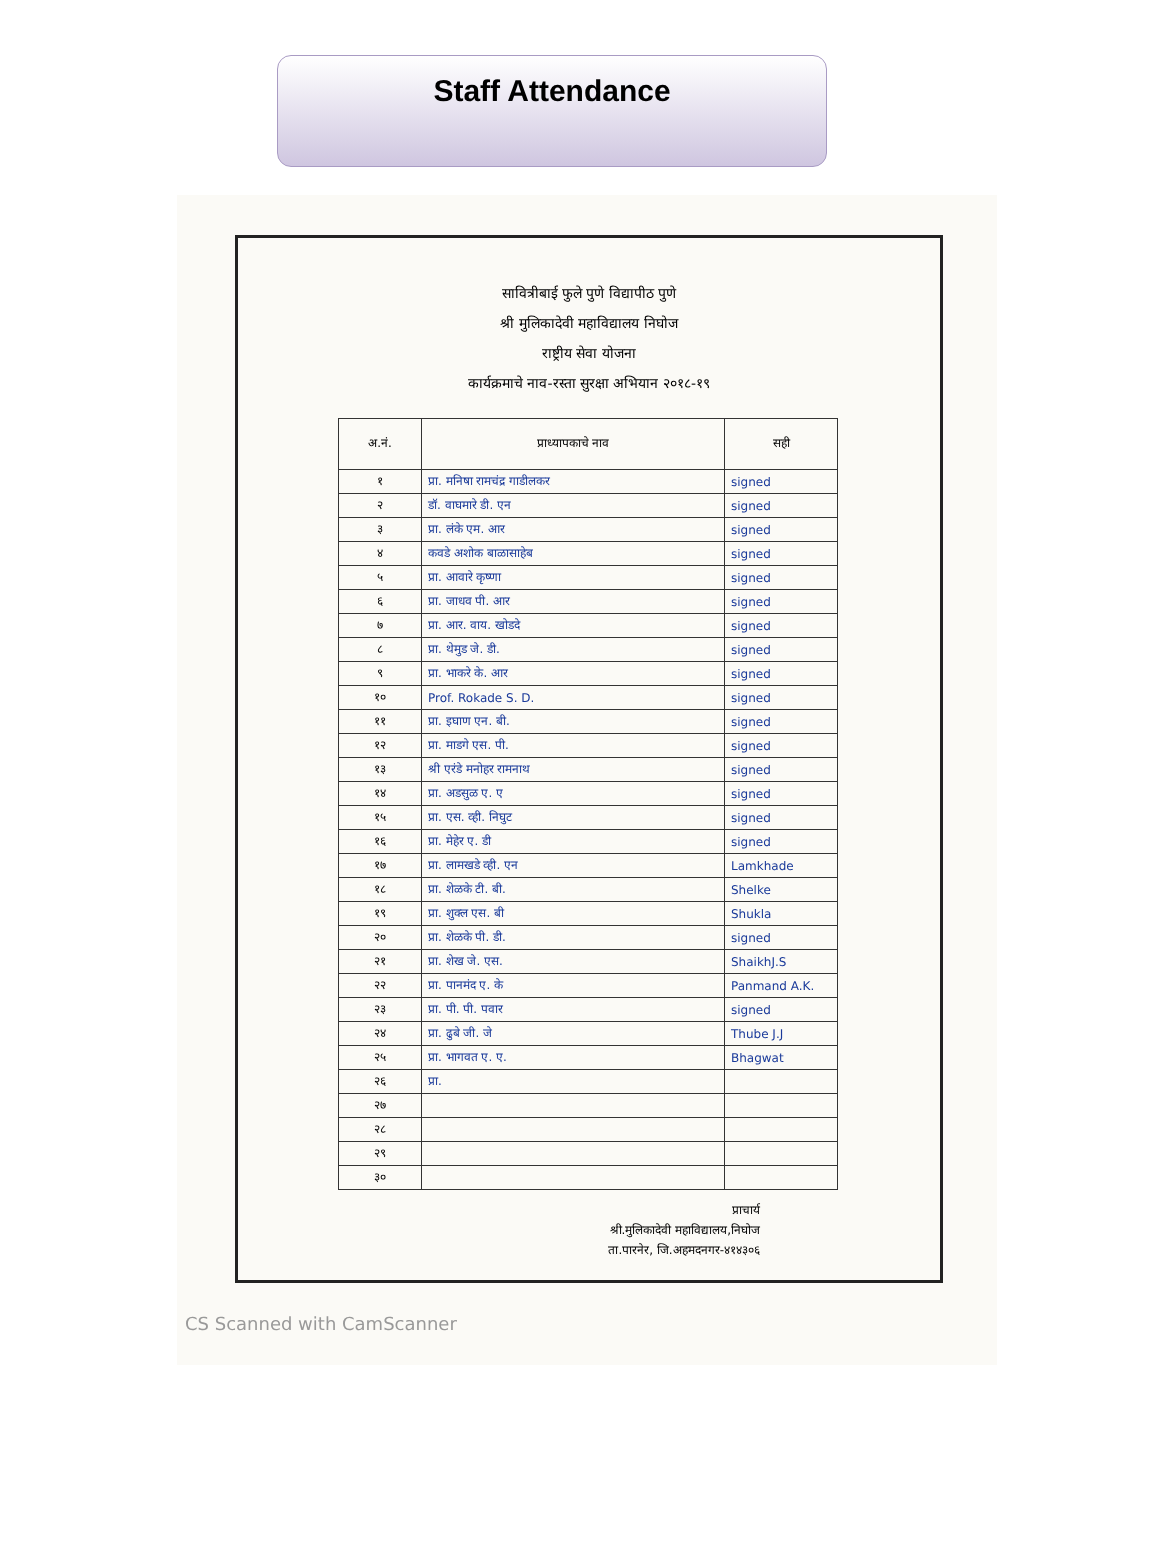Staff Attendance
सावित्रीबाई फुले पुणे विद्यापीठ पुणे
श्री मुलिकादेवी महाविद्यालय निघोज
राष्ट्रीय सेवा योजना
कार्यक्रमाचे नाव-रस्ता सुरक्षा अभियान २०१८-१९
| अ.नं. | प्राध्यापकाचे नाव | सही |
| --- | --- | --- |
| १ | प्रा. मनिषा रामचंद्र गाडीलकर | signed |
| २ | डॉ. वाघमारे डी. एन | signed |
| ३ | प्रा. लंके एम. आर | signed |
| ४ | कवडे अशोक बाळासाहेब | signed |
| ५ | प्रा. आवारे कृष्णा | signed |
| ६ | प्रा. जाधव पी. आर | signed |
| ७ | प्रा. आर. वाय. खोडदे | signed |
| ८ | प्रा. थेमुड जे. डी. | signed |
| ९ | प्रा. भाकरे के. आर | signed |
| १० | Prof. Rokade S. D. | signed |
| ११ | प्रा. इघाण एन. बी. | signed |
| १२ | प्रा. माडगे एस. पी. | signed |
| १३ | श्री एरंडे मनोहर रामनाथ | signed |
| १४ | प्रा. अडसुळ ए. ए | signed |
| १५ | प्रा. एस. व्ही. निघुट | signed |
| १६ | प्रा. मेहेर ए. डी | signed |
| १७ | प्रा. लामखडे व्ही. एन | Lamkhade |
| १८ | प्रा. शेळके टी. बी. | Shelke |
| १९ | प्रा. शुक्ल एस. बी | Shukla |
| २० | प्रा. शेळके पी. डी. | signed |
| २१ | प्रा. शेख जे. एस. | ShaikhJ.S |
| २२ | प्रा. पानमंद ए. के | Panmand A.K. |
| २३ | प्रा. पी. पी. पवार | signed |
| २४ | प्रा. ढुबे जी. जे | Thube J.J |
| २५ | प्रा. भागवत ए. ए. | Bhagwat |
| २६ | प्रा. | |
| २७ | | |
| २८ | | |
| २९ | | |
| ३० | | |
प्राचार्य
श्री.मुलिकादेवी महाविद्यालय,निघोज
ता.पारनेर, जि.अहमदनगर-४१४३०६
CS Scanned with CamScanner